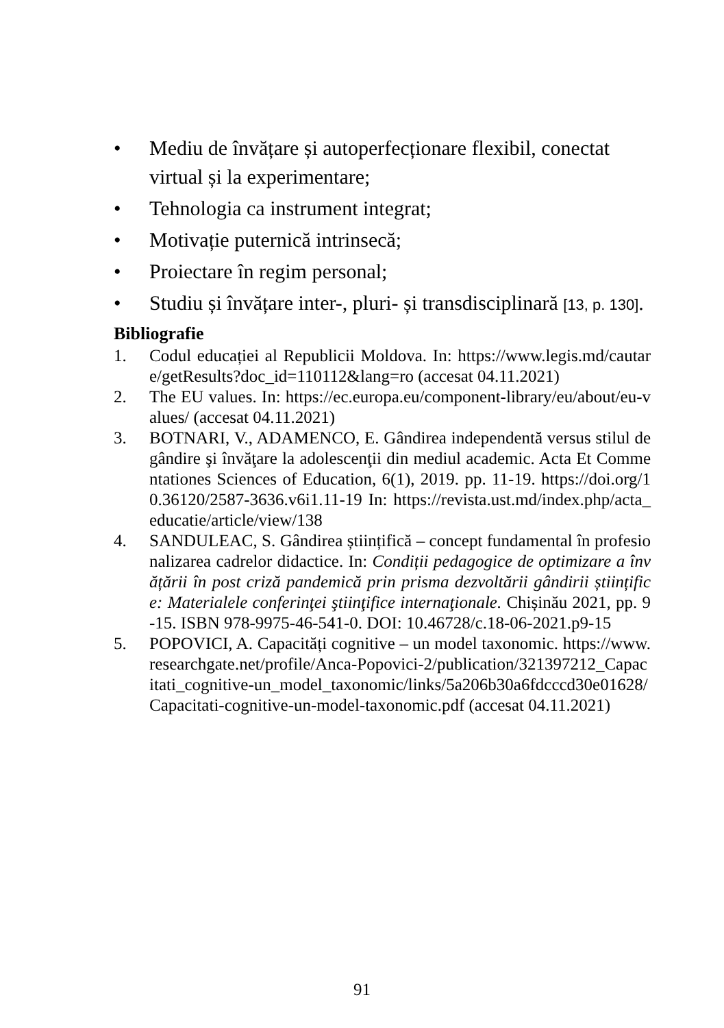• Mediu de învățare și autoperfecționare flexibil, conectat virtual și la experimentare;
• Tehnologia ca instrument integrat;
• Motivație puternică intrinsecă;
• Proiectare în regim personal;
• Studiu și învățare inter-, pluri- și transdisciplinară [13, p. 130].
Bibliografie
1. Codul educației al Republicii Moldova. In: https://www.legis.md/cautare/getResults?doc_id=110112&lang=ro (accesat 04.11.2021)
2. The EU values. In: https://ec.europa.eu/component-library/eu/about/eu-values/ (accesat 04.11.2021)
3. BOTNARI, V., ADAMENCO, E. Gândirea independentă versus stilul de gândire şi învăţare la adolescenţii din mediul academic. Acta Et Commentationes Sciences of Education, 6(1), 2019. pp. 11-19. https://doi.org/10.36120/2587-3636.v6i1.11-19 In: https://revista.ust.md/index.php/acta_educatie/article/view/138
4. SANDULEAC, S. Gândirea științifică – concept fundamental în profesionalizarea cadrelor didactice. In: Condiții pedagogice de optimizare a învățării în post criză pandemică prin prisma dezvoltării gândirii științifice: Materialele conferinţei ştiinţifice internaţionale. Chișinău 2021, pp. 9-15. ISBN 978-9975-46-541-0. DOI: 10.46728/c.18-06-2021.p9-15
5. POPOVICI, A. Capacități cognitive – un model taxonomic. https://www.researchgate.net/profile/Anca-Popovici-2/publication/321397212_Capacitati_cognitive-un_model_taxonomic/links/5a206b30a6fdcccd30e01628/Capacitati-cognitive-un-model-taxonomic.pdf (accesat 04.11.2021)
91